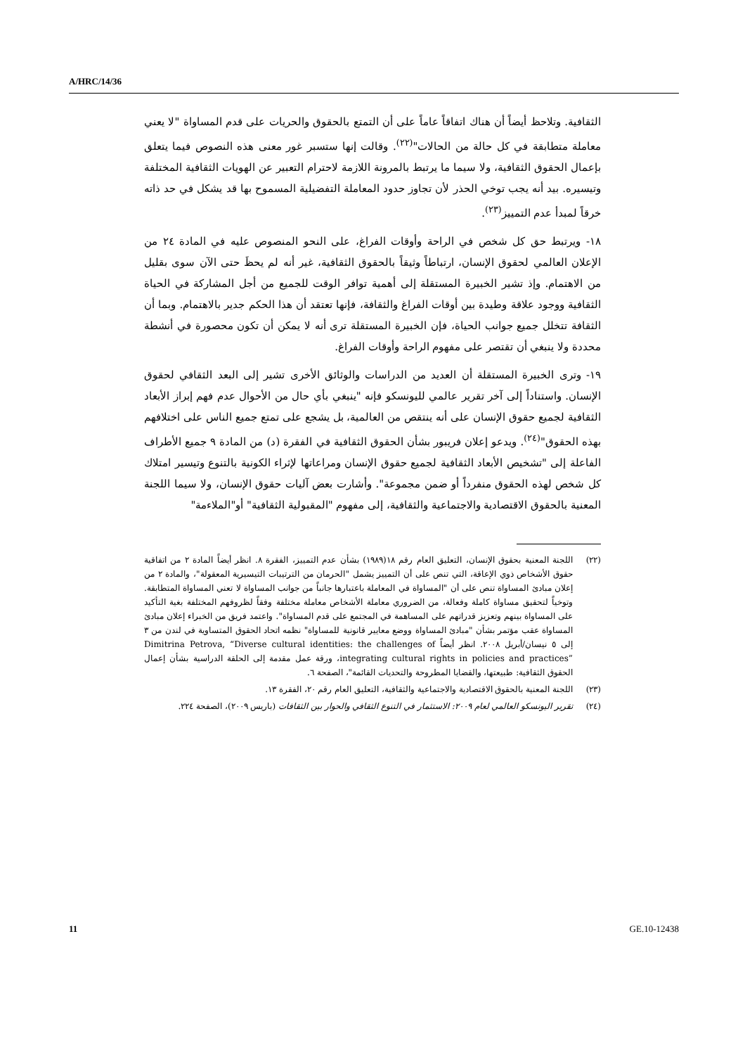A/HRC/14/36
الثقافية. وتلاحظ أيضاً أن هناك اتفاقاً عاماً على أن التمتع بالحقوق والحريات على قدم المساواة "لا يعني معاملة متطابقة في كل حالة من الحالات"<sup>(٢٢)</sup>. وقالت إنها ستسبر غور معنى هذه النصوص فيما يتعلق بإعمال الحقوق الثقافية، ولا سيما ما يرتبط بالمرونة اللازمة لاحترام التعبير عن الهويات الثقافية المختلفة وتيسيره. بيد أنه يجب توخي الحذر لأن تجاوز حدود المعاملة التفضيلية المسموح بها قد يشكل في حد ذاته خرقاً لمبدأ عدم التمييز<sup>(٢٣)</sup>.
١٨- ويرتبط حق كل شخص في الراحة وأوقات الفراغ، على النحو المنصوص عليه في المادة ٢٤ من الإعلان العالمي لحقوق الإنسان، ارتباطاً وثيقاً بالحقوق الثقافية، غير أنه لم يحظَ حتى الآن سوى بقليل من الاهتمام. وإذ تشير الخبيرة المستقلة إلى أهمية توافر الوقت للجميع من أجل المشاركة في الحياة الثقافية ووجود علاقة وطيدة بين أوقات الفراغ والثقافة، فإنها تعتقد أن هذا الحكم جدير بالاهتمام. وبما أن الثقافة تتخلل جميع جوانب الحياة، فإن الخبيرة المستقلة ترى أنه لا يمكن أن تكون محصورة في أنشطة محددة ولا ينبغي أن تقتصر على مفهوم الراحة وأوقات الفراغ.
١٩- وترى الخبيرة المستقلة أن العديد من الدراسات والوثائق الأخرى تشير إلى البعد الثقافي لحقوق الإنسان. واستناداً إلى آخر تقرير عالمي لليونسكو فإنه "ينبغي بأي حال من الأحوال عدم فهم إبراز الأبعاد الثقافية لجميع حقوق الإنسان على أنه ينتقص من العالمية، بل يشجع على تمتع جميع الناس على اختلافهم بهذه الحقوق"<sup>(٢٤)</sup>. ويدعو إعلان فريبور بشأن الحقوق الثقافية في الفقرة (د) من المادة ٩ جميع الأطراف الفاعلة إلى "تشخيص الأبعاد الثقافية لجميع حقوق الإنسان ومراعاتها لإثراء الكونية بالتنوع وتيسير امتلاك كل شخص لهذه الحقوق منفرداً أو ضمن مجموعة". وأشارت بعض آليات حقوق الإنسان، ولا سيما اللجنة المعنية بالحقوق الاقتصادية والاجتماعية والثقافية، إلى مفهوم "المقبولية الثقافية" أو"الملاءمة"
(٢٢) اللجنة المعنية بحقوق الإنسان، التعليق العام رقم ١٨(١٩٨٩) بشأن عدم التمييز، الفقرة ٨. انظر أيضاً المادة ٢ من اتفاقية حقوق الأشخاص ذوي الإعاقة، التي تنص على أن التمييز يشمل "الحرمان من الترتيبات التيسيرية المعقولة"، والمادة ٢ من إعلان مبادئ المساواة تنص على أن "المساواة في المعاملة باعتبارها جانباً من جوانب المساواة لا تعني المساواة المتطابقة. وتوخياً لتحقيق مساواة كاملة وفعالة، من الضروري معاملة الأشخاص معاملة مختلفة وفقاً لظروفهم المختلفة بغية التأكيد على المساواة بينهم وتعزيز قدراتهم على المساهمة في المجتمع على قدم المساواة". واعتمد فريق من الخبراء إعلان مبادئ المساواة عقب مؤتمر بشأن "مبادئ المساواة ووضع معايير قانونية للمساواة" نظمه اتحاد الحقوق المتساوية في لندن من ٣ إلى ٥ نيسان/أبريل ٢٠٠٨. انظر أيضاً Dimitrina Petrova, “Diverse cultural identities: the challenges of integrating cultural rights in policies and practices”، ورقة عمل مقدمة إلى الحلقة الدراسية بشأن إعمال الحقوق الثقافية: طبيعتها، والقضايا المطروحة والتحديات القائمة"، الصفحة ٦.
(٢٣) اللجنة المعنية بالحقوق الاقتصادية والاجتماعية والثقافية، التعليق العام رقم ٢٠، الفقرة ١٣.
(٢٤) تقرير اليونسكو العالمي لعام ٢٠٠٩: الاستثمار في التنوع الثقافي والحوار بين الثقافات (باريس ٢٠٠٩)، الصفحة ٢٢٤.
11 GE.10-12438